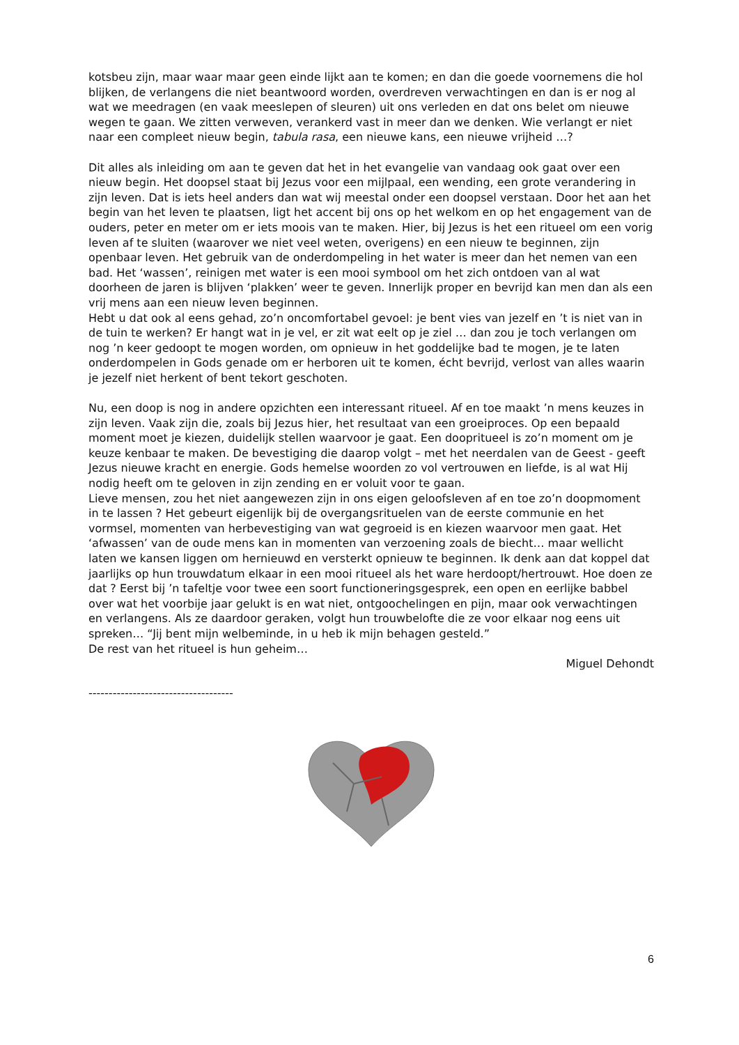kotsbeu zijn, maar waar maar geen einde lijkt aan te komen; en dan die goede voornemens die hol blijken, de verlangens die niet beantwoord worden, overdreven verwachtingen en dan is er nog al wat we meedragen (en vaak meeslepen of sleuren) uit ons verleden en dat ons belet om nieuwe wegen te gaan. We zitten verweven, verankerd vast in meer dan we denken. Wie verlangt er niet naar een compleet nieuw begin, tabula rasa, een nieuwe kans, een nieuwe vrijheid …?
Dit alles als inleiding om aan te geven dat het in het evangelie van vandaag ook gaat over een nieuw begin. Het doopsel staat bij Jezus voor een mijlpaal, een wending, een grote verandering in zijn leven. Dat is iets heel anders dan wat wij meestal onder een doopsel verstaan. Door het aan het begin van het leven te plaatsen, ligt het accent bij ons op het welkom en op het engagement van de ouders, peter en meter om er iets moois van te maken. Hier, bij Jezus is het een ritueel om een vorig leven af te sluiten (waarover we niet veel weten, overigens) en een nieuw te beginnen, zijn openbaar leven. Het gebruik van de onderdompeling in het water is meer dan het nemen van een bad. Het ‘wassen’, reinigen met water is een mooi symbool om het zich ontdoen van al wat doorheen de jaren is blijven ‘plakken’ weer te geven. Innerlijk proper en bevrijd kan men dan als een vrij mens aan een nieuw leven beginnen.
Hebt u dat ook al eens gehad, zo’n oncomfortabel gevoel: je bent vies van jezelf en ’t is niet van in de tuin te werken? Er hangt wat in je vel, er zit wat eelt op je ziel … dan zou je toch verlangen om nog ’n keer gedoopt te mogen worden, om opnieuw in het goddelijke bad te mogen, je te laten onderdompelen in Gods genade om er herboren uit te komen, écht bevrijd, verlost van alles waarin je jezelf niet herkent of bent tekort geschoten.
Nu, een doop is nog in andere opzichten een interessant ritueel. Af en toe maakt ’n mens keuzes in zijn leven. Vaak zijn die, zoals bij Jezus hier, het resultaat van een groeiproces. Op een bepaald moment moet je kiezen, duidelijk stellen waarvoor je gaat. Een doopritueel is zo’n moment om je keuze kenbaar te maken. De bevestiging die daarop volgt – met het neerdalen van de Geest - geeft Jezus nieuwe kracht en energie. Gods hemelse woorden zo vol vertrouwen en liefde, is al wat Hij nodig heeft om te geloven in zijn zending en er voluit voor te gaan.
Lieve mensen, zou het niet aangewezen zijn in ons eigen geloofsleven af en toe zo’n doopmoment in te lassen ? Het gebeurt eigenlijk bij de overgangsrituelen van de eerste communie en het vormsel, momenten van herbevestiging van wat gegroeid is en kiezen waarvoor men gaat. Het ‘afwassen’ van de oude mens kan in momenten van verzoening zoals de biecht… maar wellicht laten we kansen liggen om hernieuwd en versterkt opnieuw te beginnen. Ik denk aan dat koppel dat jaarlijks op hun trouwdatum elkaar in een mooi ritueel als het ware herdoopt/hertrouwt. Hoe doen ze dat ? Eerst bij ’n tafeltje voor twee een soort functioneringsgesprek, een open en eerlijke babbel over wat het voorbije jaar gelukt is en wat niet, ontgoochelingen en pijn, maar ook verwachtingen en verlangens. Als ze daardoor geraken, volgt hun trouwbelofte die ze voor elkaar nog eens uit spreken… “Jij bent mijn welbeminde, in u heb ik mijn behagen gesteld.”
De rest van het ritueel is hun geheim…
Miguel Dehondt
------------------------------------
6